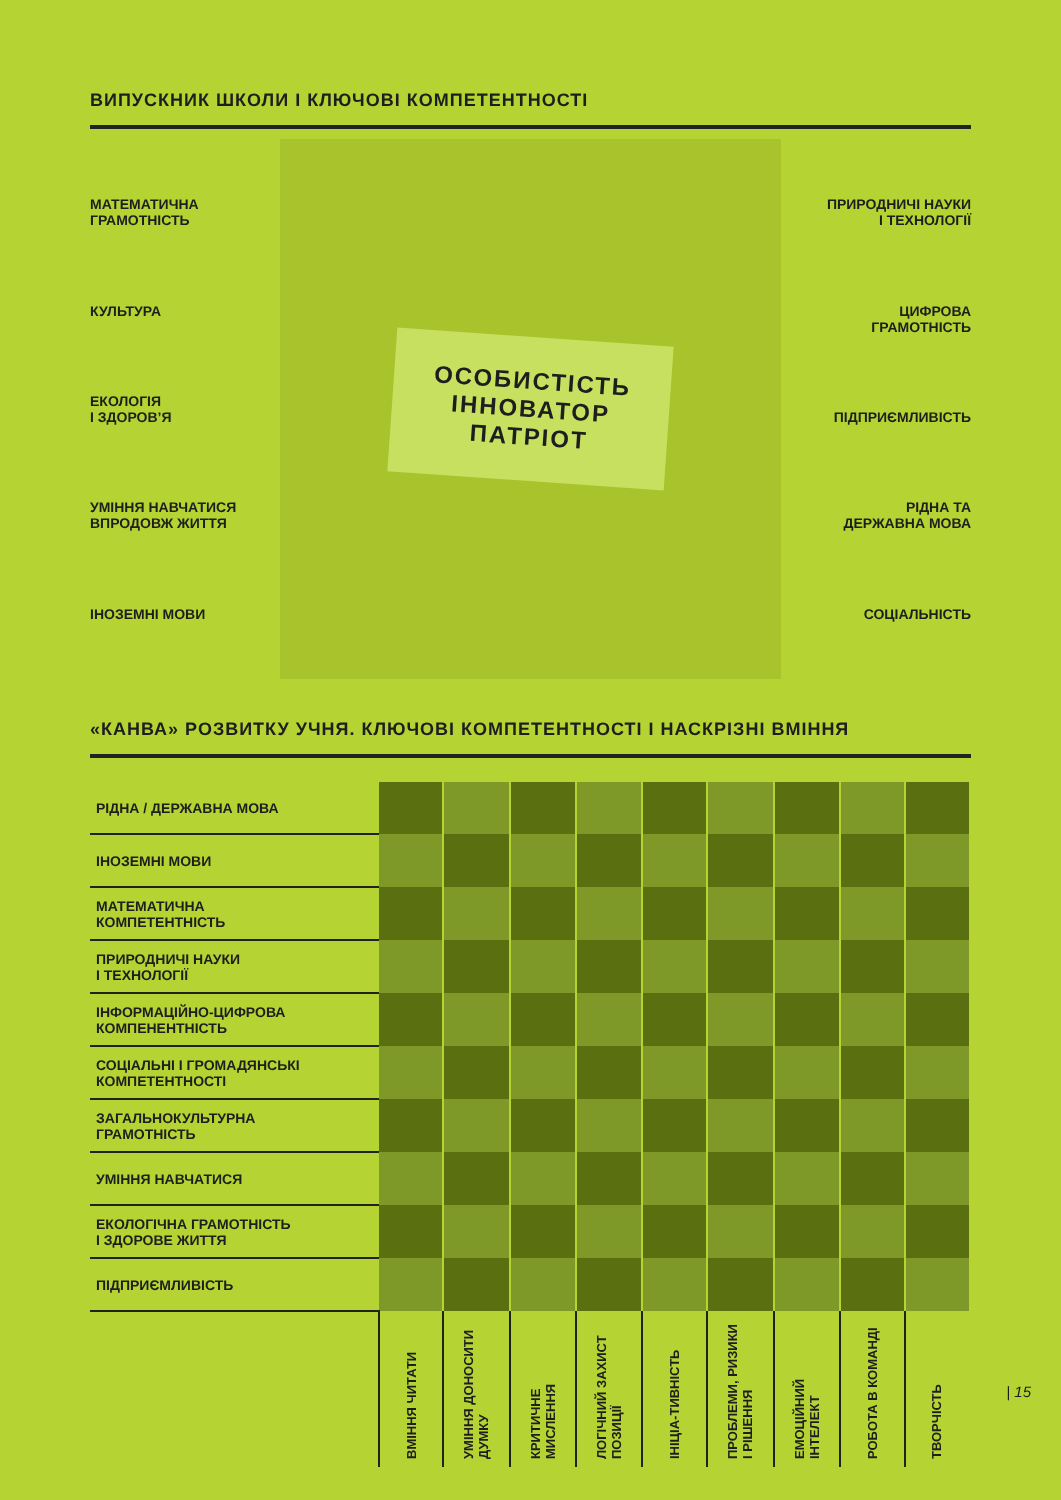ВИПУСКНИК ШКОЛИ І КЛЮЧОВІ КОМПЕТЕНТНОСТІ
МАТЕМАТИЧНА
ГРАМОТНІСТЬ
КУЛЬТУРА
ЕКОЛОГІЯ
І ЗДОРОВ’Я
УМІННЯ НАВЧАТИСЯ
ВПРОДОВЖ ЖИТТЯ
ІНОЗЕМНІ МОВИ
ОСОБИСТІСТЬ
ІННОВАТОР
ПАТРІОТ
ПРИРОДНИЧІ НАУКИ
І ТЕХНОЛОГІЇ
ЦИФРОВА
ГРАМОТНІСТЬ
ПІДПРИЄМЛИВІСТЬ
РІДНА ТА
ДЕРЖАВНА МОВА
СОЦІАЛЬНІСТЬ
«КАНВА» РОЗВИТКУ УЧНЯ. КЛЮЧОВІ КОМПЕТЕНТНОСТІ І НАСКРІЗНІ ВМІННЯ
| РІДНА / ДЕРЖАВНА МОВА | | | | | | | | | |
| ІНОЗЕМНІ МОВИ | | | | | | | | | |
| МАТЕМАТИЧНА КОМПЕТЕНТНІСТЬ | | | | | | | | | |
| ПРИРОДНИЧІ НАУКИ І ТЕХНОЛОГІЇ | | | | | | | | | |
| ІНФОРМАЦІЙНО-ЦИФРОВА КОМПЕНЕНТНІСТЬ | | | | | | | | | |
| СОЦІАЛЬНІ І ГРОМАДЯНСЬКІ КОМПЕТЕНТНОСТІ | | | | | | | | | |
| ЗАГАЛЬНОКУЛЬТУРНА ГРАМОТНІСТЬ | | | | | | | | | |
| УМІННЯ НАВЧАТИСЯ | | | | | | | | | |
| ЕКОЛОГІЧНА ГРАМОТНІСТЬ І ЗДОРОВЕ ЖИТТЯ | | | | | | | | | |
| ПІДПРИЄМЛИВІСТЬ | | | | | | | | | |
| | ВМІННЯ ЧИТАТИ | УМІННЯ ДОНОСИТИ ДУМКУ | КРИТИЧНЕ МИСЛЕННЯ | ЛОГІЧНИЙ ЗАХИСТ ПОЗИЦІЇ | ІНІЦІА-ТИВНІСТЬ | ПРОБЛЕМИ, РИЗИКИ І РІШЕННЯ | ЕМОЦІЙНИЙ ІНТЕЛЕКТ | РОБОТА В КОМАНДІ | ТВОРЧІСТЬ |
| 15